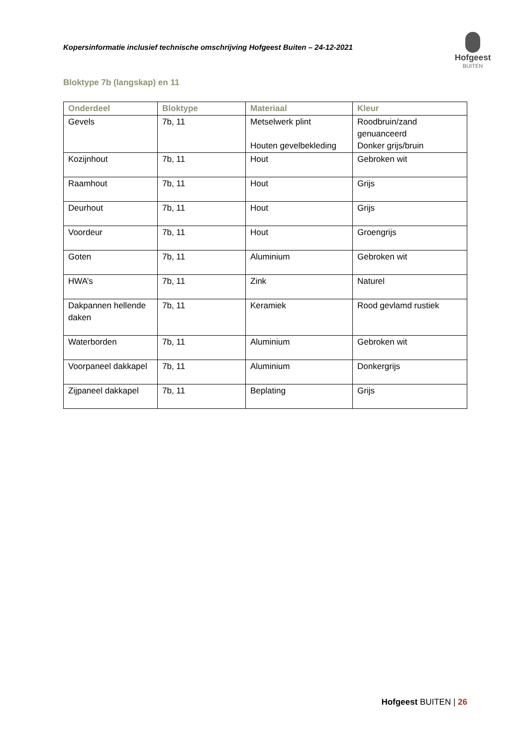Kopersinformatie inclusief technische omschrijving Hofgeest Buiten – 24-12-2021
Hofgeest
BUITEN
Bloktype 7b (langskap) en 11
| Onderdeel | Bloktype | Materiaal | Kleur |
| --- | --- | --- | --- |
| Gevels | 7b, 11 | Metselwerk plint Houten gevelbekleding | Roodbruin/zand genuanceerd Donker grijs/bruin |
| Kozijnhout | 7b, 11 | Hout | Gebroken wit |
| Raamhout | 7b, 11 | Hout | Grijs |
| Deurhout | 7b, 11 | Hout | Grijs |
| Voordeur | 7b, 11 | Hout | Groengrijs |
| Goten | 7b, 11 | Aluminium | Gebroken wit |
| HWA’s | 7b, 11 | Zink | Naturel |
| Dakpannen hellende daken | 7b, 11 | Keramiek | Rood gevlamd rustiek |
| Waterborden | 7b, 11 | Aluminium | Gebroken wit |
| Voorpaneel dakkapel | 7b, 11 | Aluminium | Donkergrijs |
| Zijpaneel dakkapel | 7b, 11 | Beplating | Grijs |
Hofgeest BUITEN | 26